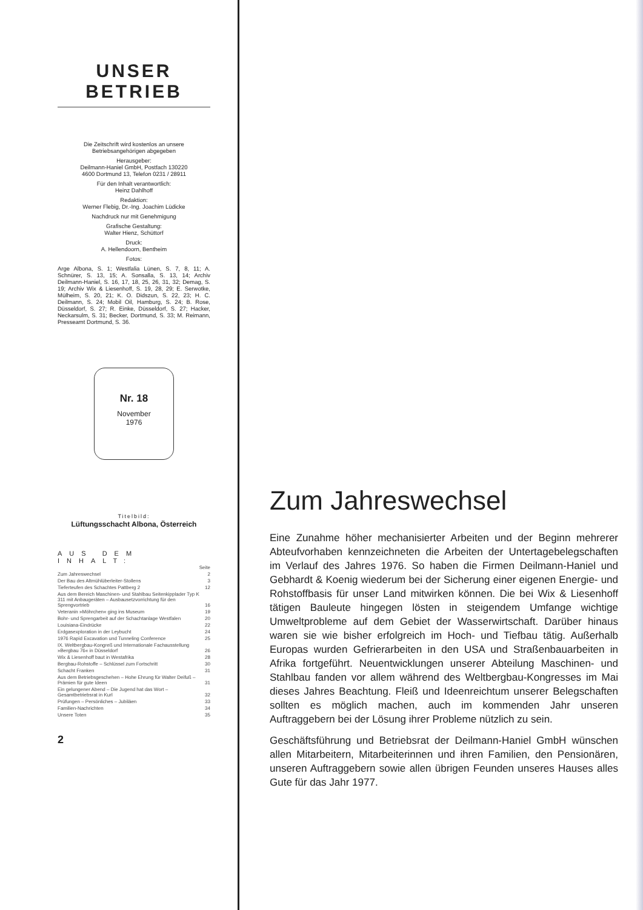UNSER BETRIEB
Die Zeitschrift wird kostenlos an unsere Betriebsangehörigen abgegeben
Herausgeber:
Deilmann-Haniel GmbH, Postfach 130220
4600 Dortmund 13, Telefon 0231 / 28911
Für den Inhalt verantwortlich:
Heinz Dahlhoff
Redaktion:
Werner Flebig, Dr.-Ing. Joachim Lüdicke
Nachdruck nur mit Genehmigung
Grafische Gestaltung:
Walter Hienz, Schüttorf
Druck:
A. Hellendoorn, Bentheim
Fotos:
Arge Albona, S. 1; Westfalia Lünen, S. 7, 8, 11; A. Schnürer, S. 13, 15; A. Sonsalla, S. 13, 14; Archiv Deilmann-Haniel, S. 16, 17, 18, 25, 26, 31, 32; Demag, S. 19; Archiv Wix & Liesenhoff, S. 19, 28, 29; E. Serwotke, Mülheim, S. 20, 21; K. O. Didszun, S. 22, 23; H. C. Deilmann, S. 24; Mobil Oil, Hamburg, S. 24; B. Rose, Düsseldorf, S. 27; R. Einke, Düsseldorf, S. 27; Hacker, Neckarsulm, S. 31; Becker, Dortmund, S. 33; M. Reimann, Presseamt Dortmund, S. 36.
Nr. 18
November
1976
Titelbild:
Lüftungsschacht Albona, Österreich
AUS DEM INHALT:
| | Seite |
| Zum Jahreswechsel | 2 |
| Der Bau des Altmühlüberleiter-Stollens | 3 |
| Tieferteufen des Schachtes Pattberg 2 | 12 |
| Aus dem Bereich Maschinen- und Stahlbau Seitenkipplader Typ K 311 mit Anbaugeräten – Ausbausetzvorrichtung für den Sprengvortrieb | 16 |
| Veteranin »Möhrchen« ging ins Museum | 19 |
| Bohr- und Sprengarbeit auf der Schachtanlage Westfalen | 20 |
| Louisiana-Eindrücke | 22 |
| Erdgasexploration in der Leybucht | 24 |
| 1976 Rapid Excavation und Tunneling Conference | 25 |
| IX. Weltbergbau-Kongreß und Internationale Fachausstellung »Bergbau 76« in Düsseldorf | 26 |
| Wix & Liesenhoff baut in Westafrika | 28 |
| Bergbau-Rohstoffe – Schlüssel zum Fortschritt | 30 |
| Schacht Franken | 31 |
| Aus dem Betriebsgeschehen – Hohe Ehrung für Walter Deifuß – Prämien für gute Ideen | 31 |
| Ein gelungener Abend – Die Jugend hat das Wort – Gesamtbetriebsrat in Kurl | 32 |
| Prüfungen – Persönliches – Jubiläen | 33 |
| Familien-Nachrichten | 34 |
| Unsere Toten | 35 |
2
Zum Jahreswechsel
Eine Zunahme höher mechanisierter Arbeiten und der Beginn mehrerer Abteufvorhaben kennzeichneten die Arbeiten der Untertagebelegschaften im Verlauf des Jahres 1976. So haben die Firmen Deilmann-Haniel und Gebhardt & Koenig wiederum bei der Sicherung einer eigenen Energie- und Rohstoffbasis für unser Land mitwirken können. Die bei Wix & Liesenhoff tätigen Bauleute hingegen lösten in steigendem Umfange wichtige Umweltprobleme auf dem Gebiet der Wasserwirtschaft. Darüber hinaus waren sie wie bisher erfolgreich im Hoch- und Tiefbau tätig. Außerhalb Europas wurden Gefrierarbeiten in den USA und Straßenbauarbeiten in Afrika fortgeführt. Neuentwicklungen unserer Abteilung Maschinen- und Stahlbau fanden vor allem während des Weltbergbau-Kongresses im Mai dieses Jahres Beachtung. Fleiß und Ideenreichtum unserer Belegschaften sollten es möglich machen, auch im kommenden Jahr unseren Auftraggebern bei der Lösung ihrer Probleme nützlich zu sein.
Geschäftsführung und Betriebsrat der Deilmann-Haniel GmbH wünschen allen Mitarbeitern, Mitarbeiterinnen und ihren Familien, den Pensionären, unseren Auftraggebern sowie allen übrigen Feunden unseres Hauses alles Gute für das Jahr 1977.